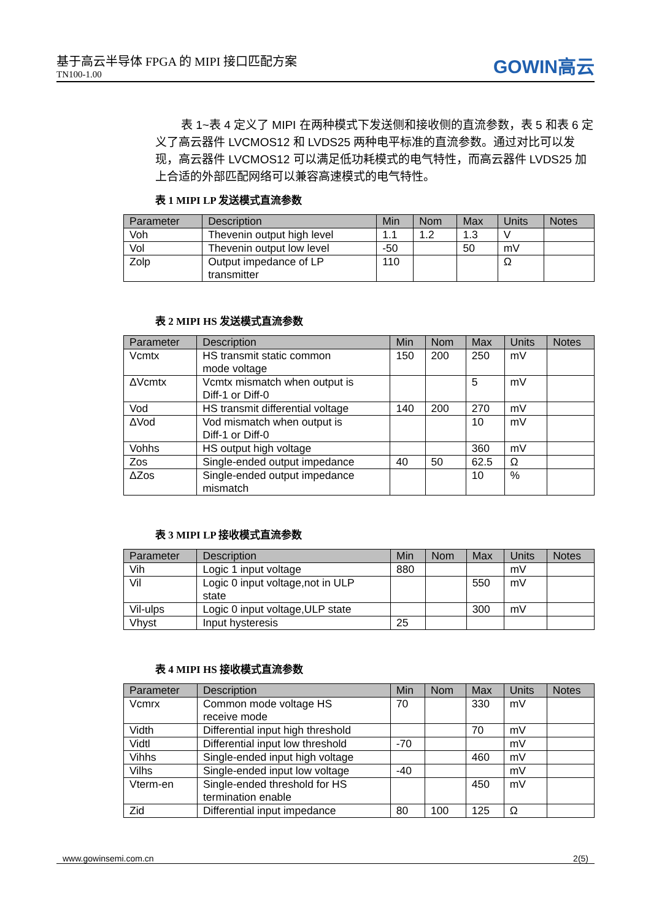基于高云半导体 FPGA 的 MIPI 接口匹配方案
TN100-1.00
GOWIN高云
表 1~表 4 定义了 MIPI 在两种模式下发送侧和接收侧的直流参数，表 5 和表 6 定义了高云器件 LVCMOS12 和 LVDS25 两种电平标准的直流参数。通过对比可以发现，高云器件 LVCMOS12 可以满足低功耗模式的电气特性，而高云器件 LVDS25 加上合适的外部匹配网络可以兼容高速模式的电气特性。
表 1 MIPI LP 发送模式直流参数
| Parameter | Description | Min | Nom | Max | Units | Notes |
| --- | --- | --- | --- | --- | --- | --- |
| Voh | Thevenin output high level | 1.1 | 1.2 | 1.3 | V | |
| Vol | Thevenin output low level | -50 | | 50 | mV | |
| Zolp | Output impedance of LP transmitter | 110 | | | Ω | |
表 2 MIPI HS 发送模式直流参数
| Parameter | Description | Min | Nom | Max | Units | Notes |
| --- | --- | --- | --- | --- | --- | --- |
| Vcmtx | HS transmit static common mode voltage | 150 | 200 | 250 | mV | |
| ΔVcmtx | Vcmtx mismatch when output is Diff-1 or Diff-0 | | | 5 | mV | |
| Vod | HS transmit differential voltage | 140 | 200 | 270 | mV | |
| ΔVod | Vod mismatch when output is Diff-1 or Diff-0 | | | 10 | mV | |
| Vohhs | HS output high voltage | | | 360 | mV | |
| Zos | Single-ended output impedance | 40 | 50 | 62.5 | Ω | |
| ΔZos | Single-ended output impedance mismatch | | | 10 | % | |
表 3 MIPI LP 接收模式直流参数
| Parameter | Description | Min | Nom | Max | Units | Notes |
| --- | --- | --- | --- | --- | --- | --- |
| Vih | Logic 1 input voltage | 880 | | | mV | |
| Vil | Logic 0 input voltage,not in ULP state | | | 550 | mV | |
| Vil-ulps | Logic 0 input voltage,ULP state | | | 300 | mV | |
| Vhyst | Input hysteresis | 25 | | | | |
表 4 MIPI HS 接收模式直流参数
| Parameter | Description | Min | Nom | Max | Units | Notes |
| --- | --- | --- | --- | --- | --- | --- |
| Vcmrx | Common mode voltage HS receive mode | 70 | | 330 | mV | |
| Vidth | Differential input high threshold | | | 70 | mV | |
| Vidtl | Differential input low threshold | -70 | | | mV | |
| Vihhs | Single-ended input high voltage | | | 460 | mV | |
| Vilhs | Single-ended input low voltage | -40 | | | mV | |
| Vterm-en | Single-ended threshold for HS termination enable | | | 450 | mV | |
| Zid | Differential input impedance | 80 | 100 | 125 | Ω | |
www.gowinsemi.com.cn 2(5)